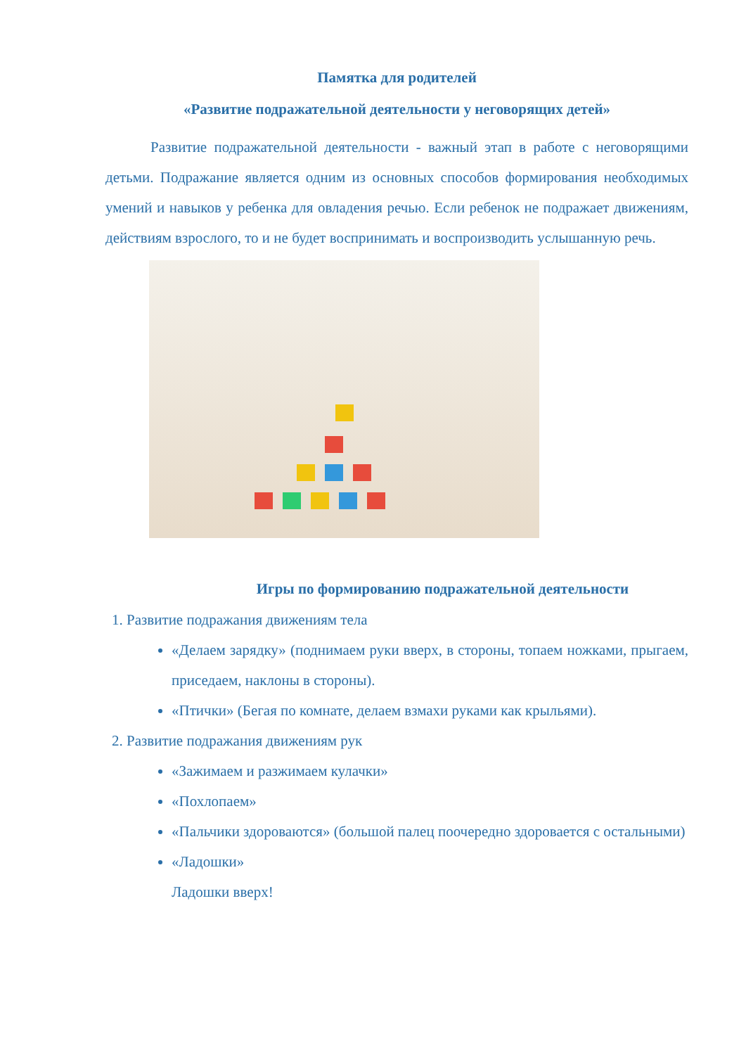Памятка для родителей
«Развитие подражательной деятельности у неговорящих детей»
Развитие подражательной деятельности - важный этап в работе с неговорящими детьми. Подражание является одним из основных способов формирования необходимых умений и навыков у ребенка для овладения речью. Если ребенок не подражает движениям, действиям взрослого, то и не будет воспринимать и воспроизводить услышанную речь.
Игры по формированию подражательной деятельности
1. Развитие подражания движениям тела
«Делаем зарядку» (поднимаем руки вверх, в стороны, топаем ножками, прыгаем, приседаем, наклоны в стороны).
«Птички» (Бегая по комнате, делаем взмахи руками как крыльями).
2. Развитие подражания движениям рук
«Зажимаем и разжимаем кулачки»
«Похлопаем»
«Пальчики здороваются» (большой палец поочередно здоровается с остальными)
«Ладошки»
Ладошки вверх!